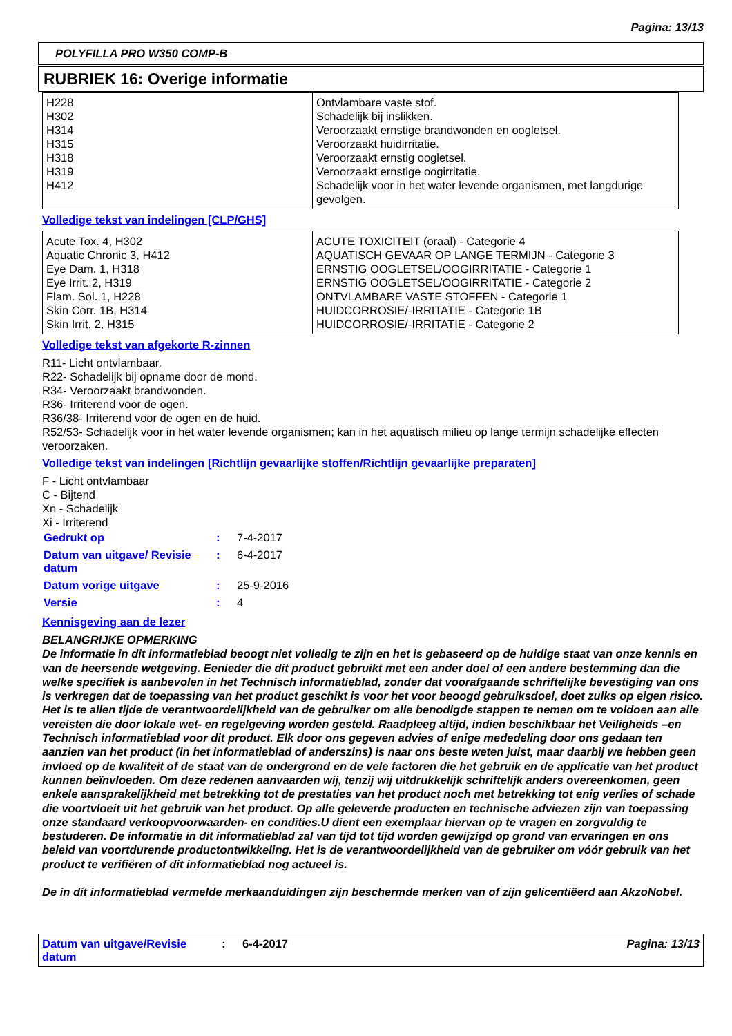Pagina: 13/13
POLYFILLA PRO W350 COMP-B
RUBRIEK 16: Overige informatie
| H228 H302 H314 H315 H318 H319 H412 | Ontvlambare vaste stof. Schadelijk bij inslikken. Veroorzaakt ernstige brandwonden en oogletsel. Veroorzaakt huidirritatie. Veroorzaakt ernstig oogletsel. Veroorzaakt ernstige oogirritatie. Schadelijk voor in het water levende organismen, met langdurige gevolgen. |
Volledige tekst van indelingen [CLP/GHS]
| Acute Tox. 4, H302 Aquatic Chronic 3, H412 Eye Dam. 1, H318 Eye Irrit. 2, H319 Flam. Sol. 1, H228 Skin Corr. 1B, H314 Skin Irrit. 2, H315 | ACUTE TOXICITEIT (oraal) - Categorie 4 AQUATISCH GEVAAR OP LANGE TERMIJN - Categorie 3 ERNSTIG OOGLETSEL/OOGIRRITATIE - Categorie 1 ERNSTIG OOGLETSEL/OOGIRRITATIE - Categorie 2 ONTVLAMBARE VASTE STOFFEN - Categorie 1 HUIDCORROSIE/-IRRITATIE - Categorie 1B HUIDCORROSIE/-IRRITATIE - Categorie 2 |
Volledige tekst van afgekorte R-zinnen
R11- Licht ontvlambaar.
R22- Schadelijk bij opname door de mond.
R34- Veroorzaakt brandwonden.
R36- Irriterend voor de ogen.
R36/38- Irriterend voor de ogen en de huid.
R52/53- Schadelijk voor in het water levende organismen; kan in het aquatisch milieu op lange termijn schadelijke effecten veroorzaken.
Volledige tekst van indelingen [Richtlijn gevaarlijke stoffen/Richtlijn gevaarlijke preparaten]
F - Licht ontvlambaar
C - Bijtend
Xn - Schadelijk
Xi - Irriterend
| Gedrukt op | : | 7-4-2017 |
| Datum van uitgave/ Revisie datum | : | 6-4-2017 |
| Datum vorige uitgave | : | 25-9-2016 |
| Versie | : | 4 |
Kennisgeving aan de lezer
BELANGRIJKE OPMERKING
De informatie in dit informatieblad beoogt niet volledig te zijn en het is gebaseerd op de huidige staat van onze kennis en van de heersende wetgeving. Eenieder die dit product gebruikt met een ander doel of een andere bestemming dan die welke specifiek is aanbevolen in het Technisch informatieblad, zonder dat voorafgaande schriftelijke bevestiging van ons is verkregen dat de toepassing van het product geschikt is voor het voor beoogd gebruiksdoel, doet zulks op eigen risico. Het is te allen tijde de verantwoordelijkheid van de gebruiker om alle benodigde stappen te nemen om te voldoen aan alle vereisten die door lokale wet- en regelgeving worden gesteld. Raadpleeg altijd, indien beschikbaar het Veiligheids –en Technisch informatieblad voor dit product. Elk door ons gegeven advies of enige mededeling door ons gedaan ten aanzien van het product (in het informatieblad of anderszins) is naar ons beste weten juist, maar daarbij we hebben geen invloed op de kwaliteit of de staat van de ondergrond en de vele factoren die het gebruik en de applicatie van het product kunnen beïnvloeden. Om deze redenen aanvaarden wij, tenzij wij uitdrukkelijk schriftelijk anders overeenkomen, geen enkele aansprakelijkheid met betrekking tot de prestaties van het product noch met betrekking tot enig verlies of schade die voortvloeit uit het gebruik van het product. Op alle geleverde producten en technische adviezen zijn van toepassing onze standaard verkoopvoorwaarden- en condities.U dient een exemplaar hiervan op te vragen en zorgvuldig te bestuderen. De informatie in dit informatieblad zal van tijd tot tijd worden gewijzigd op grond van ervaringen en ons beleid van voortdurende productontwikkeling. Het is de verantwoordelijkheid van de gebruiker om vóór gebruik van het product te verifiëren of dit informatieblad nog actueel is.
De in dit informatieblad vermelde merkaanduidingen zijn beschermde merken van of zijn gelicentiëerd aan AkzoNobel.
Datum van uitgave/Revisie datum
: 6-4-2017 Pagina: 13/13